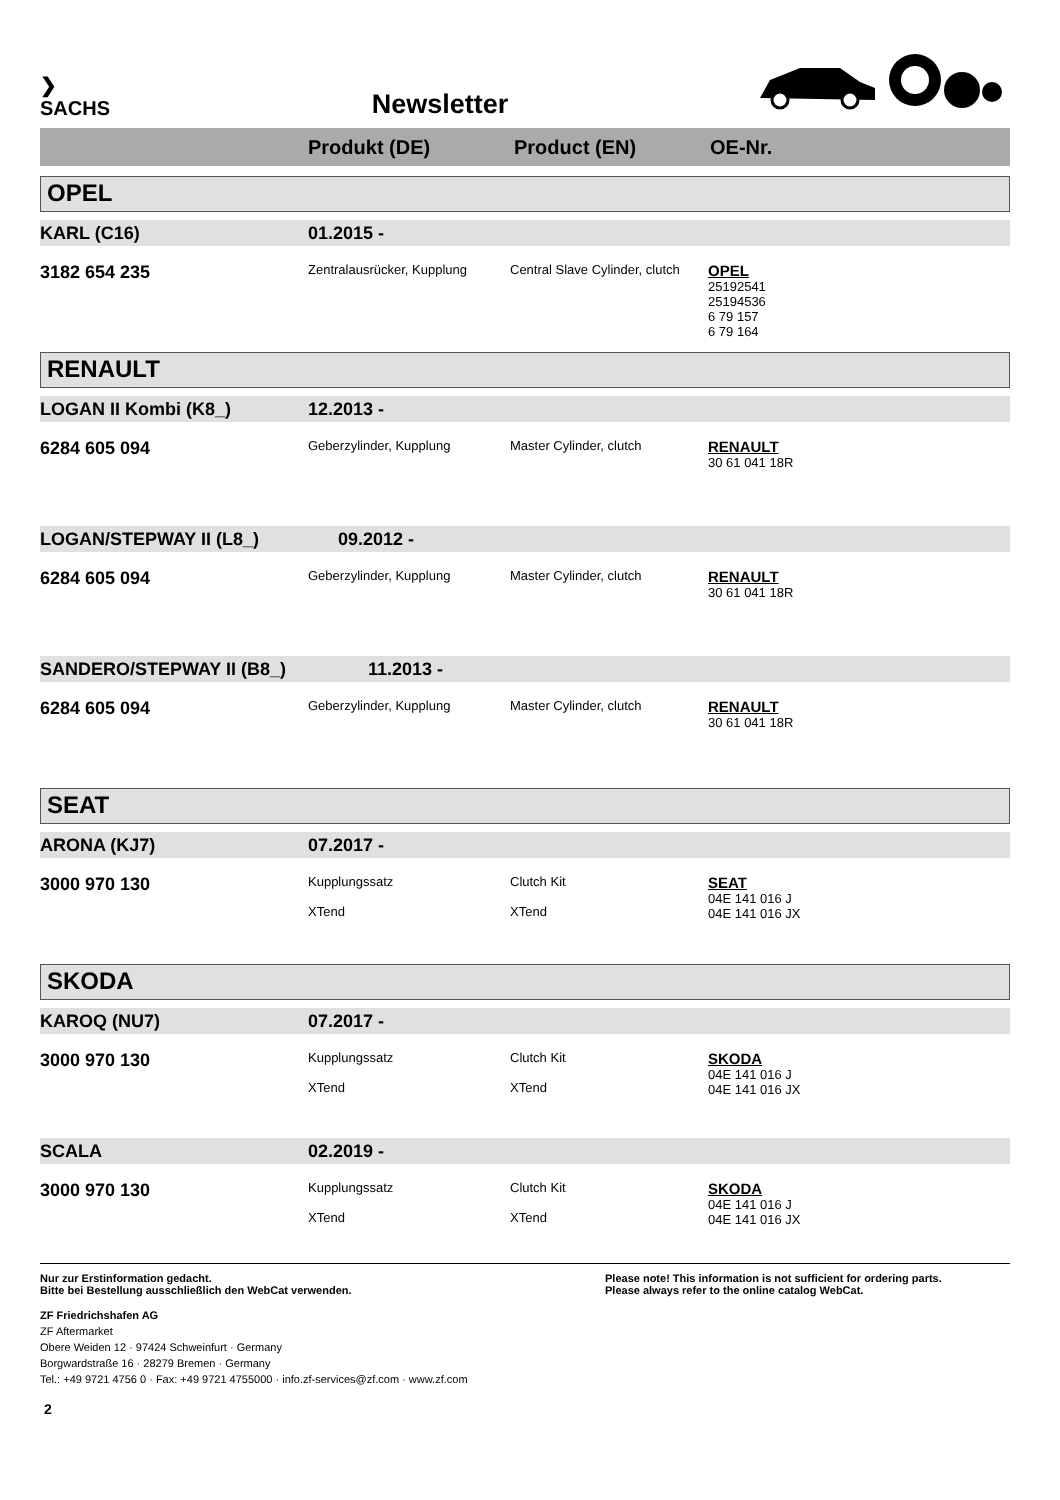❯
SACHS
Newsletter
Produkt (DE) Product (EN) OE-Nr.
OPEL
KARL (C16) 01.2015 -
3182 654 235
Zentralausrücker, Kupplung
Central Slave Cylinder, clutch
OPEL
25192541
25194536
6 79 157
6 79 164
RENAULT
LOGAN II Kombi (K8_) 12.2013 -
6284 605 094
Geberzylinder, Kupplung Master Cylinder, clutch
RENAULT
30 61 041 18R
LOGAN/STEPWAY II (L8_) 09.2012 -
6284 605 094
Geberzylinder, Kupplung Master Cylinder, clutch
RENAULT
30 61 041 18R
SANDERO/STEPWAY II (B8_) 11.2013 -
6284 605 094
Geberzylinder, Kupplung Master Cylinder, clutch
RENAULT
30 61 041 18R
SEAT
ARONA (KJ7) 07.2017 -
3000 970 130
Kupplungssatz
XTend
Clutch Kit
XTend
SEAT
04E 141 016 J
04E 141 016 JX
SKODA
KAROQ (NU7) 07.2017 -
3000 970 130
Kupplungssatz
XTend
Clutch Kit
XTend
SKODA
04E 141 016 J
04E 141 016 JX
SCALA 02.2019 -
3000 970 130
Kupplungssatz
XTend
Clutch Kit
XTend
SKODA
04E 141 016 J
04E 141 016 JX
Nur zur Erstinformation gedacht.
Bitte bei Bestellung ausschließlich den WebCat verwenden.
Please note! This information is not sufficient for ordering parts.
Please always refer to the online catalog WebCat.
ZF Friedrichshafen AG
ZF Aftermarket
Obere Weiden 12 · 97424 Schweinfurt · Germany
Borgwardstraße 16 · 28279 Bremen · Germany
Tel.: +49 9721 4756 0 · Fax: +49 9721 4755000 · info.zf-services@zf.com · www.zf.com
2